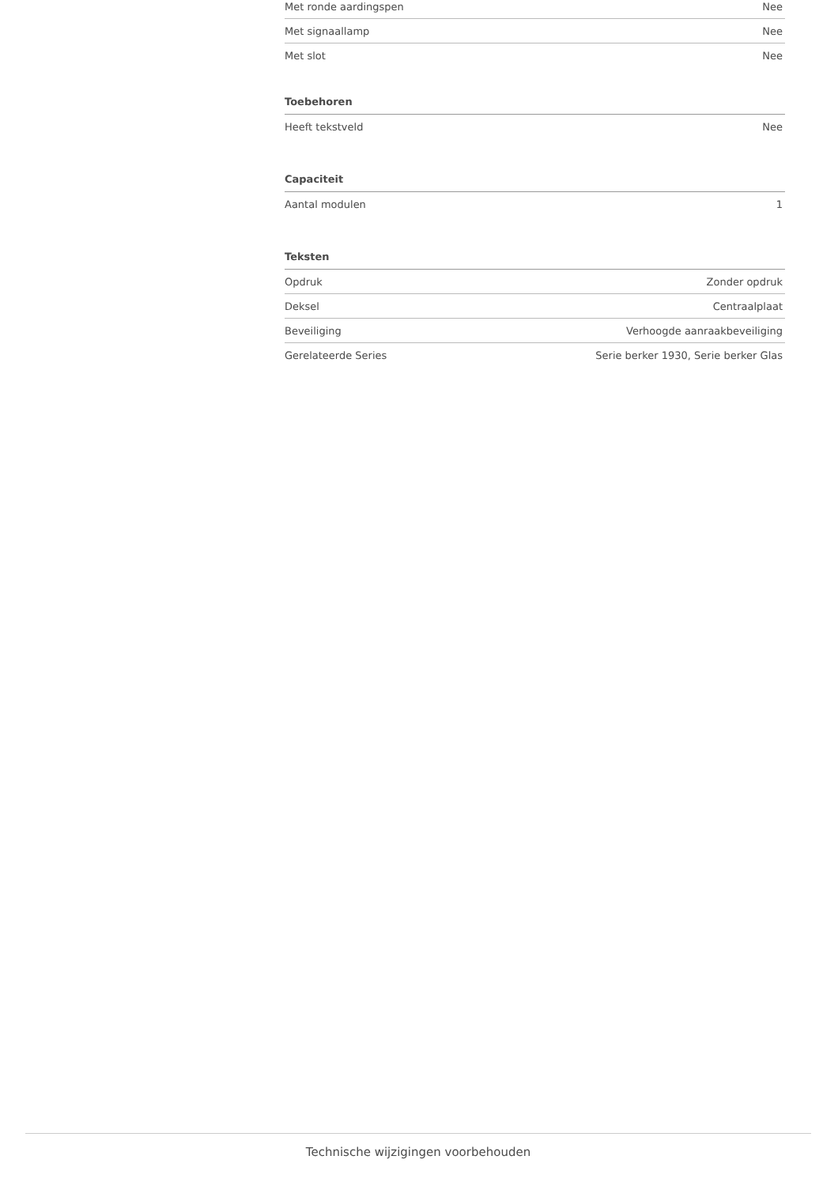| Met ronde aardingspen | Nee |
| Met signaallamp | Nee |
| Met slot | Nee |
Toebehoren
| Heeft tekstveld | Nee |
Capaciteit
| Aantal modulen | 1 |
Teksten
| Opdruk | Zonder opdruk |
| Deksel | Centraalplaat |
| Beveiliging | Verhoogde aanraakbeveiliging |
| Gerelateerde Series | Serie berker 1930, Serie berker Glas |
Technische wijzigingen voorbehouden